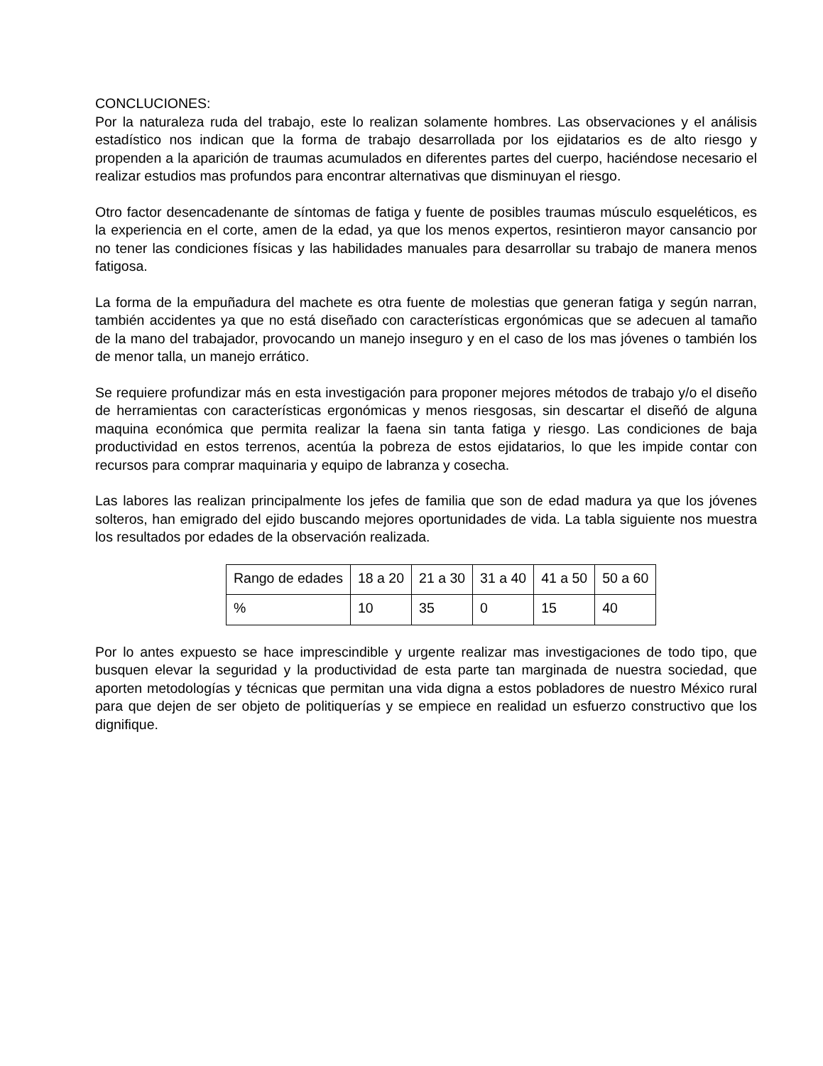CONCLUCIONES:
Por la naturaleza ruda del trabajo, este lo realizan solamente hombres. Las observaciones y el análisis estadístico nos indican que la forma de trabajo desarrollada por los ejidatarios es de alto riesgo y propenden a la aparición de traumas acumulados en diferentes partes del cuerpo, haciéndose necesario el realizar estudios mas profundos para encontrar alternativas que disminuyan el riesgo.
Otro factor desencadenante de síntomas de fatiga y fuente de posibles traumas músculo esqueléticos, es la experiencia en el corte, amen de la edad, ya que los menos expertos, resintieron mayor cansancio por no tener las condiciones físicas y las habilidades manuales para desarrollar su trabajo de manera menos fatigosa.
La forma de la empuñadura del machete es otra fuente de molestias que generan fatiga y según narran, también accidentes ya que no está diseñado con características ergonómicas que se adecuen al tamaño de la mano del trabajador, provocando un manejo inseguro y en el caso de los mas jóvenes o también los de menor talla, un manejo errático.
Se requiere profundizar más en esta investigación para proponer mejores métodos de trabajo y/o el diseño de herramientas con características ergonómicas y menos riesgosas, sin descartar el diseñó de alguna maquina económica que permita realizar la faena sin tanta fatiga y riesgo. Las condiciones de baja productividad en estos terrenos, acentúa la pobreza de estos ejidatarios, lo que les impide contar con recursos para comprar maquinaria y equipo de labranza y cosecha.
Las labores las realizan principalmente los jefes de familia que son de edad madura ya que los jóvenes solteros, han emigrado del ejido buscando mejores oportunidades de vida. La tabla siguiente nos muestra los resultados por edades de la observación realizada.
| Rango de edades | 18 a 20 | 21 a 30 | 31 a 40 | 41 a 50 | 50 a 60 |
| % | 10 | 35 | 0 | 15 | 40 |
Por lo antes expuesto se hace imprescindible y urgente realizar mas investigaciones de todo tipo, que busquen elevar la seguridad y la productividad de esta parte tan marginada de nuestra sociedad, que aporten metodologías y técnicas que permitan una vida digna a estos pobladores de nuestro México rural para que dejen de ser objeto de politiquerías y se empiece en realidad un esfuerzo constructivo que los dignifique.